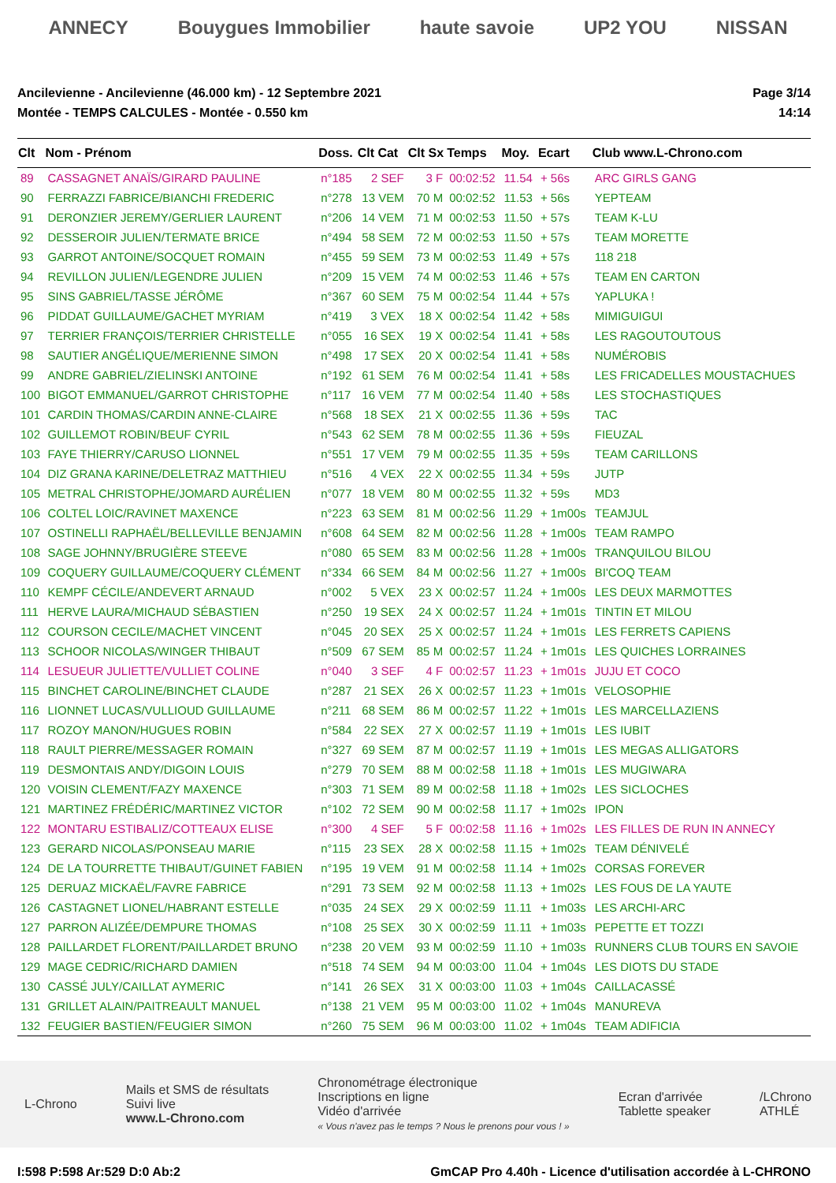ANNECY Bouygues Immobilier haute savoie UP2 YOU NISSAN
Ancilevienne - Ancilevienne (46.000 km) - 12 Septembre 2021
Montée - TEMPS CALCULES - Montée - 0.550 km
Page 3/14
14:14
| Clt | Nom - Prénom | Doss. | Clt Cat | Clt Sx | Temps | Moy. | Ecart | Club www.L-Chrono.com |
| --- | --- | --- | --- | --- | --- | --- | --- | --- |
| 89 | CASSAGNET ANAÏS/GIRARD PAULINE | n°185 | 2 SEF | 3 F | 00:02:52 | 11.54 | + 56s | ARC GIRLS GANG |
| 90 | FERRAZZI FABRICE/BIANCHI FREDERIC | n°278 | 13 VEM | 70 M | 00:02:52 | 11.53 | + 56s | YEPTEAM |
| 91 | DERONZIER JEREMY/GERLIER LAURENT | n°206 | 14 VEM | 71 M | 00:02:53 | 11.50 | + 57s | TEAM K-LU |
| 92 | DESSEROIR JULIEN/TERMATE BRICE | n°494 | 58 SEM | 72 M | 00:02:53 | 11.50 | + 57s | TEAM MORETTE |
| 93 | GARROT ANTOINE/SOCQUET ROMAIN | n°455 | 59 SEM | 73 M | 00:02:53 | 11.49 | + 57s | 118 218 |
| 94 | REVILLON JULIEN/LEGENDRE JULIEN | n°209 | 15 VEM | 74 M | 00:02:53 | 11.46 | + 57s | TEAM EN CARTON |
| 95 | SINS GABRIEL/TASSE JÉRÔME | n°367 | 60 SEM | 75 M | 00:02:54 | 11.44 | + 57s | YAPLUKA ! |
| 96 | PIDDAT GUILLAUME/GACHET MYRIAM | n°419 | 3 VEX | 18 X | 00:02:54 | 11.42 | + 58s | MIMIGUIGUI |
| 97 | TERRIER FRANÇOIS/TERRIER CHRISTELLE | n°055 | 16 SEX | 19 X | 00:02:54 | 11.41 | + 58s | LES RAGOUTOUTOUS |
| 98 | SAUTIER ANGÉLIQUE/MERIENNE SIMON | n°498 | 17 SEX | 20 X | 00:02:54 | 11.41 | + 58s | NUMÉROBIS |
| 99 | ANDRE GABRIEL/ZIELINSKI ANTOINE | n°192 | 61 SEM | 76 M | 00:02:54 | 11.41 | + 58s | LES FRICADELLES MOUSTACHUES |
| 100 | BIGOT EMMANUEL/GARROT CHRISTOPHE | n°117 | 16 VEM | 77 M | 00:02:54 | 11.40 | + 58s | LES STOCHASTIQUES |
| 101 | CARDIN THOMAS/CARDIN ANNE-CLAIRE | n°568 | 18 SEX | 21 X | 00:02:55 | 11.36 | + 59s | TAC |
| 102 | GUILLEMOT ROBIN/BEUF CYRIL | n°543 | 62 SEM | 78 M | 00:02:55 | 11.36 | + 59s | FIEUZAL |
| 103 | FAYE THIERRY/CARUSO LIONNEL | n°551 | 17 VEM | 79 M | 00:02:55 | 11.35 | + 59s | TEAM CARILLONS |
| 104 | DIZ GRANA KARINE/DELETRAZ MATTHIEU | n°516 | 4 VEX | 22 X | 00:02:55 | 11.34 | + 59s | JUTP |
| 105 | METRAL CHRISTOPHE/JOMARD AURÉLIEN | n°077 | 18 VEM | 80 M | 00:02:55 | 11.32 | + 59s | MD3 |
| 106 | COLTEL LOIC/RAVINET MAXENCE | n°223 | 63 SEM | 81 M | 00:02:56 | 11.29 | + 1m00s | TEAMJUL |
| 107 | OSTINELLI RAPHAËL/BELLEVILLE BENJAMIN | n°608 | 64 SEM | 82 M | 00:02:56 | 11.28 | + 1m00s | TEAM RAMPO |
| 108 | SAGE JOHNNY/BRUGIÈRE STEEVE | n°080 | 65 SEM | 83 M | 00:02:56 | 11.28 | + 1m00s | TRANQUILOU BILOU |
| 109 | COQUERY GUILLAUME/COQUERY CLÉMENT | n°334 | 66 SEM | 84 M | 00:02:56 | 11.27 | + 1m00s | BI'COQ TEAM |
| 110 | KEMPF CÉCILE/ANDEVERT ARNAUD | n°002 | 5 VEX | 23 X | 00:02:57 | 11.24 | + 1m00s | LES DEUX MARMOTTES |
| 111 | HERVE LAURA/MICHAUD SÉBASTIEN | n°250 | 19 SEX | 24 X | 00:02:57 | 11.24 | + 1m01s | TINTIN ET MILOU |
| 112 | COURSON CECILE/MACHET VINCENT | n°045 | 20 SEX | 25 X | 00:02:57 | 11.24 | + 1m01s | LES FERRETS CAPIENS |
| 113 | SCHOOR NICOLAS/WINGER THIBAUT | n°509 | 67 SEM | 85 M | 00:02:57 | 11.24 | + 1m01s | LES QUICHES LORRAINES |
| 114 | LESUEUR JULIETTE/VULLIET COLINE | n°040 | 3 SEF | 4 F | 00:02:57 | 11.23 | + 1m01s | JUJU ET COCO |
| 115 | BINCHET CAROLINE/BINCHET CLAUDE | n°287 | 21 SEX | 26 X | 00:02:57 | 11.23 | + 1m01s | VELOSOPHIE |
| 116 | LIONNET LUCAS/VULLIOUD GUILLAUME | n°211 | 68 SEM | 86 M | 00:02:57 | 11.22 | + 1m01s | LES MARCELLAZIENS |
| 117 | ROZOY MANON/HUGUES ROBIN | n°584 | 22 SEX | 27 X | 00:02:57 | 11.19 | + 1m01s | LES IUBIT |
| 118 | RAULT PIERRE/MESSAGER ROMAIN | n°327 | 69 SEM | 87 M | 00:02:57 | 11.19 | + 1m01s | LES MEGAS ALLIGATORS |
| 119 | DESMONTAIS ANDY/DIGOIN LOUIS | n°279 | 70 SEM | 88 M | 00:02:58 | 11.18 | + 1m01s | LES MUGIWARA |
| 120 | VOISIN CLEMENT/FAZY MAXENCE | n°303 | 71 SEM | 89 M | 00:02:58 | 11.18 | + 1m02s | LES SICLOCHES |
| 121 | MARTINEZ FRÉDÉRIC/MARTINEZ VICTOR | n°102 | 72 SEM | 90 M | 00:02:58 | 11.17 | + 1m02s | IPON |
| 122 | MONTARU ESTIBALIZ/COTTEAUX ELISE | n°300 | 4 SEF | 5 F | 00:02:58 | 11.16 | + 1m02s | LES FILLES DE RUN IN ANNECY |
| 123 | GERARD NICOLAS/PONSEAU MARIE | n°115 | 23 SEX | 28 X | 00:02:58 | 11.15 | + 1m02s | TEAM DÉNIVELÉ |
| 124 | DE LA TOURRETTE THIBAUT/GUINET FABIEN | n°195 | 19 VEM | 91 M | 00:02:58 | 11.14 | + 1m02s | CORSAS FOREVER |
| 125 | DERUAZ MICKAËL/FAVRE FABRICE | n°291 | 73 SEM | 92 M | 00:02:58 | 11.13 | + 1m02s | LES FOUS DE LA YAUTE |
| 126 | CASTAGNET LIONEL/HABRANT ESTELLE | n°035 | 24 SEX | 29 X | 00:02:59 | 11.11 | + 1m03s | LES ARCHI-ARC |
| 127 | PARRON ALIZÉE/DEMPURE THOMAS | n°108 | 25 SEX | 30 X | 00:02:59 | 11.11 | + 1m03s | PEPETTE ET TOZZI |
| 128 | PAILLARDET FLORENT/PAILLARDET BRUNO | n°238 | 20 VEM | 93 M | 00:02:59 | 11.10 | + 1m03s | RUNNERS CLUB TOURS EN SAVOIE |
| 129 | MAGE CEDRIC/RICHARD DAMIEN | n°518 | 74 SEM | 94 M | 00:03:00 | 11.04 | + 1m04s | LES DIOTS DU STADE |
| 130 | CASSÉ JULY/CAILLAT AYMERIC | n°141 | 26 SEX | 31 X | 00:03:00 | 11.03 | + 1m04s | CAILLACASSÉ |
| 131 | GRILLET ALAIN/PAITREAULT MANUEL | n°138 | 21 VEM | 95 M | 00:03:00 | 11.02 | + 1m04s | MANUREVA |
| 132 | FEUGIER BASTIEN/FEUGIER SIMON | n°260 | 75 SEM | 96 M | 00:03:00 | 11.02 | + 1m04s | TEAM ADIFICIA |
L-Chrono
Mails et SMS de résultats
Suivi live
www.L-Chrono.com
Chronométrage électronique
Inscriptions en ligne
Vidéo d'arrivée
« Vous n'avez pas le temps ? Nous le prenons pour vous ! »
Ecran d'arrivée
Tablette speaker
/LChrono
ATHLÉ
I:598 P:598 Ar:529 D:0 Ab:2 GmCAP Pro 4.40h - Licence d'utilisation accordée à L-CHRONO